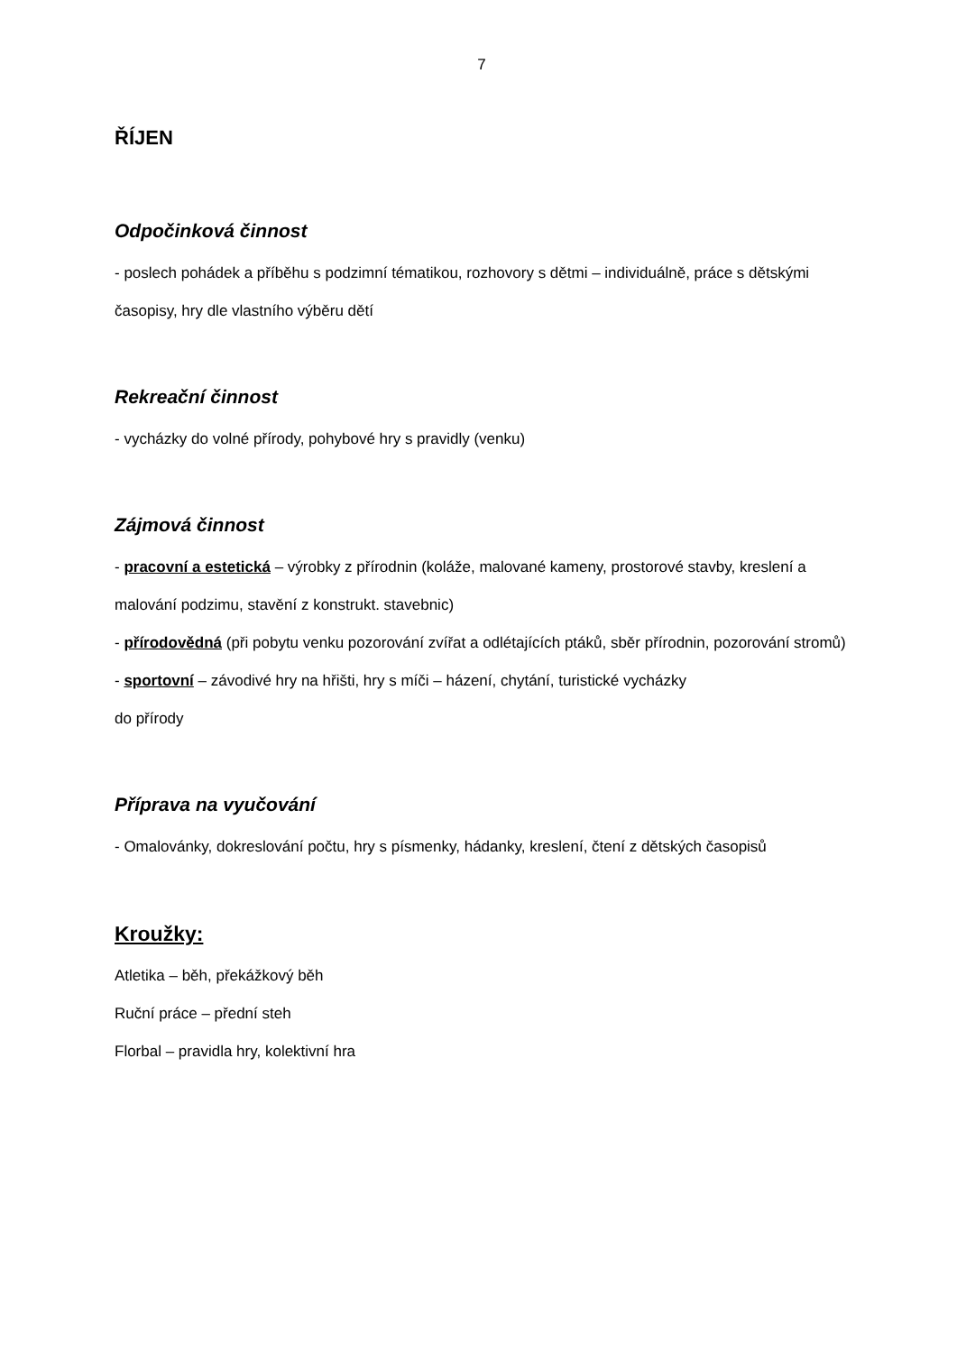7
ŘÍJEN
Odpočinková činnost
- poslech pohádek a příběhu s podzimní tématikou, rozhovory s dětmi – individuálně, práce s dětskými časopisy, hry dle vlastního výběru dětí
Rekreační činnost
- vycházky do volné přírody, pohybové hry s pravidly (venku)
Zájmová činnost
- pracovní a estetická – výrobky z přírodnin (koláže, malované kameny, prostorové stavby, kreslení a malování podzimu, stavění z konstrukt. stavebnic)
- přírodovědná (při pobytu venku pozorování zvířat a odlétajících ptáků, sběr přírodnin, pozorování stromů)
- sportovní – závodivé hry na hřišti, hry s míči – házení, chytání, turistické vycházky
do přírody
Příprava na vyučování
- Omalovánky, dokreslování počtu, hry s písmenky, hádanky, kreslení, čtení z dětských časopisů
Kroužky:
Atletika – běh, překážkový běh
Ruční práce – přední steh
Florbal – pravidla hry, kolektivní hra